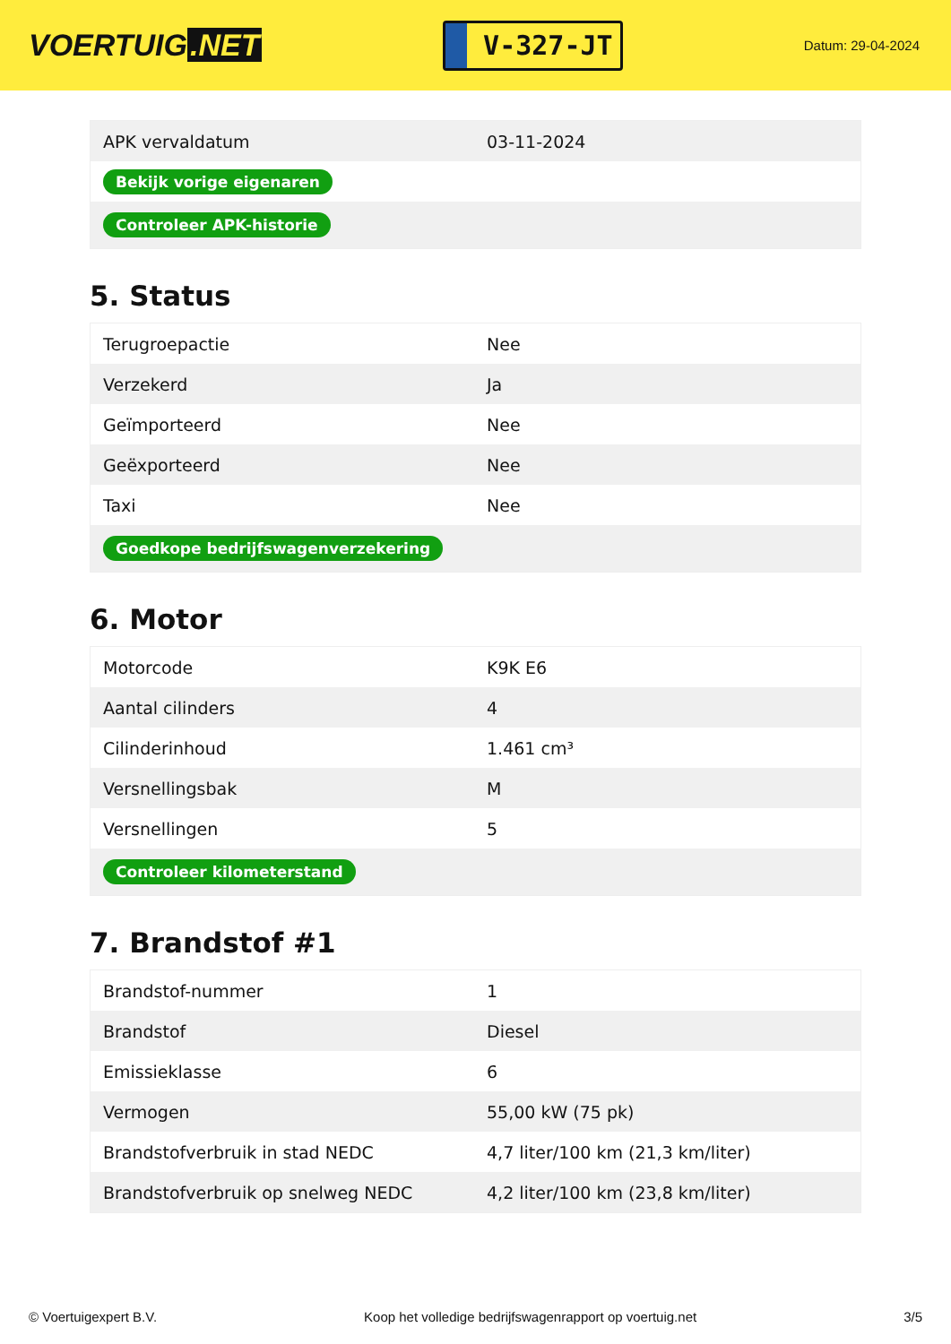VOERTUIG.NET
V-327-JT
Datum: 29-04-2024
| APK vervaldatum | 03-11-2024 |
| Bekijk vorige eigenaren | |
| Controleer APK-historie | |
5. Status
| Terugroepactie | Nee |
| Verzekerd | Ja |
| Geïmporteerd | Nee |
| Geëxporteerd | Nee |
| Taxi | Nee |
| Goedkope bedrijfswagenverzekering | |
6. Motor
| Motorcode | K9K E6 |
| Aantal cilinders | 4 |
| Cilinderinhoud | 1.461 cm³ |
| Versnellingsbak | M |
| Versnellingen | 5 |
| Controleer kilometerstand | |
7. Brandstof #1
| Brandstof-nummer | 1 |
| Brandstof | Diesel |
| Emissieklasse | 6 |
| Vermogen | 55,00 kW (75 pk) |
| Brandstofverbruik in stad NEDC | 4,7 liter/100 km (21,3 km/liter) |
| Brandstofverbruik op snelweg NEDC | 4,2 liter/100 km (23,8 km/liter) |
© Voertuigexpert B.V. Koop het volledige bedrijfswagenrapport op voertuig.net 3/5